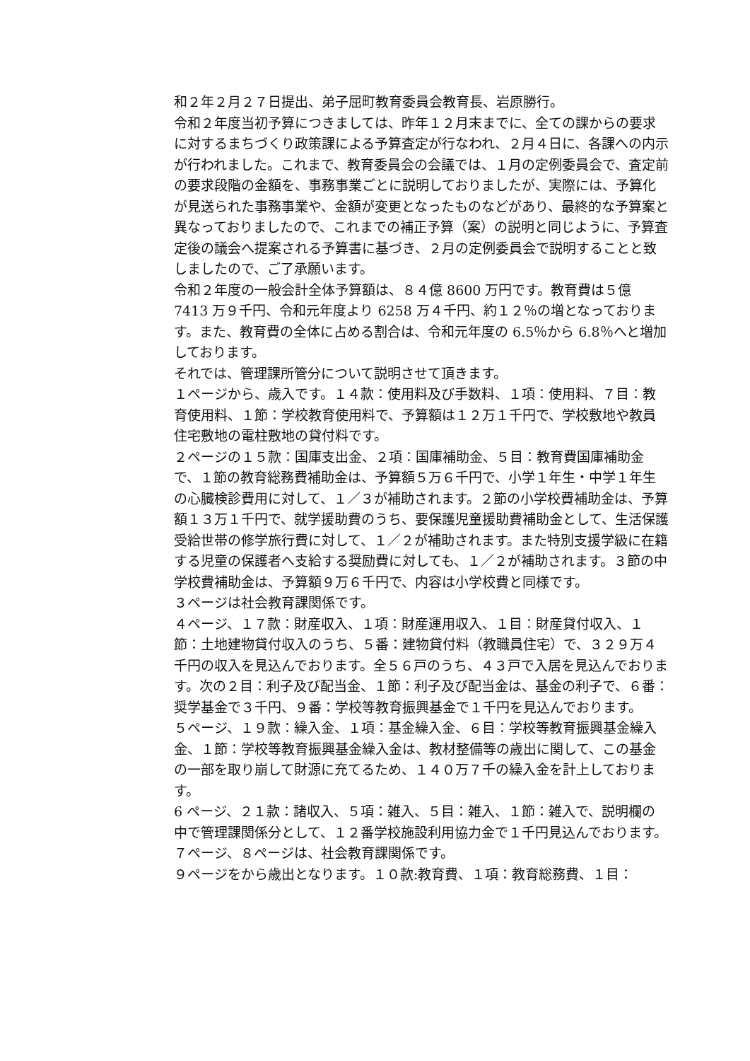和２年２月２７日提出、弟子屈町教育委員会教育長、岩原勝行。
令和２年度当初予算につきましては、昨年１２月末までに、全ての課からの要求に対するまちづくり政策課による予算査定が行なわれ、２月４日に、各課への内示が行われました。これまで、教育委員会の会議では、１月の定例委員会で、査定前の要求段階の金額を、事務事業ごとに説明しておりましたが、実際には、予算化が見送られた事務事業や、金額が変更となったものなどがあり、最終的な予算案と異なっておりましたので、これまでの補正予算（案）の説明と同じように、予算査定後の議会へ提案される予算書に基づき、２月の定例委員会で説明することと致しましたので、ご了承願います。
令和２年度の一般会計全体予算額は、８４億 8600 万円です。教育費は５億 7413 万９千円、令和元年度より 6258 万４千円、約１２％の増となっております。また、教育費の全体に占める割合は、令和元年度の 6.5％から 6.8％へと増加しております。
それでは、管理課所管分について説明させて頂きます。
１ページから、歳入です。１４款：使用料及び手数料、１項：使用料、７目：教育使用料、１節：学校教育使用料で、予算額は１２万１千円で、学校敷地や教員住宅敷地の電柱敷地の貸付料です。
２ページの１５款：国庫支出金、２項：国庫補助金、５目：教育費国庫補助金で、１節の教育総務費補助金は、予算額５万６千円で、小学１年生・中学１年生の心臓検診費用に対して、１／３が補助されます。２節の小学校費補助金は、予算額１３万１千円で、就学援助費のうち、要保護児童援助費補助金として、生活保護受給世帯の修学旅行費に対して、１／２が補助されます。また特別支援学級に在籍する児童の保護者へ支給する奨励費に対しても、１／２が補助されます。３節の中学校費補助金は、予算額９万６千円で、内容は小学校費と同様です。
３ページは社会教育課関係です。
４ページ、１７款：財産収入、１項：財産運用収入、１目：財産貸付収入、１節：土地建物貸付収入のうち、５番：建物貸付料（教職員住宅）で、３２９万４千円の収入を見込んでおります。全５６戸のうち、４３戸で入居を見込んでおります。次の２目：利子及び配当金、１節：利子及び配当金は、基金の利子で、６番：奨学基金で３千円、９番：学校等教育振興基金で１千円を見込んでおります。
５ページ、１９款：繰入金、１項：基金繰入金、６目：学校等教育振興基金繰入金、１節：学校等教育振興基金繰入金は、教材整備等の歳出に関して、この基金の一部を取り崩して財源に充てるため、１４０万７千の繰入金を計上しております。
6 ページ、２１款：諸収入、５項：雑入、５目：雑入、１節：雑入で、説明欄の中で管理課関係分として、１２番学校施設利用協力金で１千円見込んでおります。
７ページ、８ページは、社会教育課関係です。
９ページをから歳出となります。１０款:教育費、１項：教育総務費、１目：